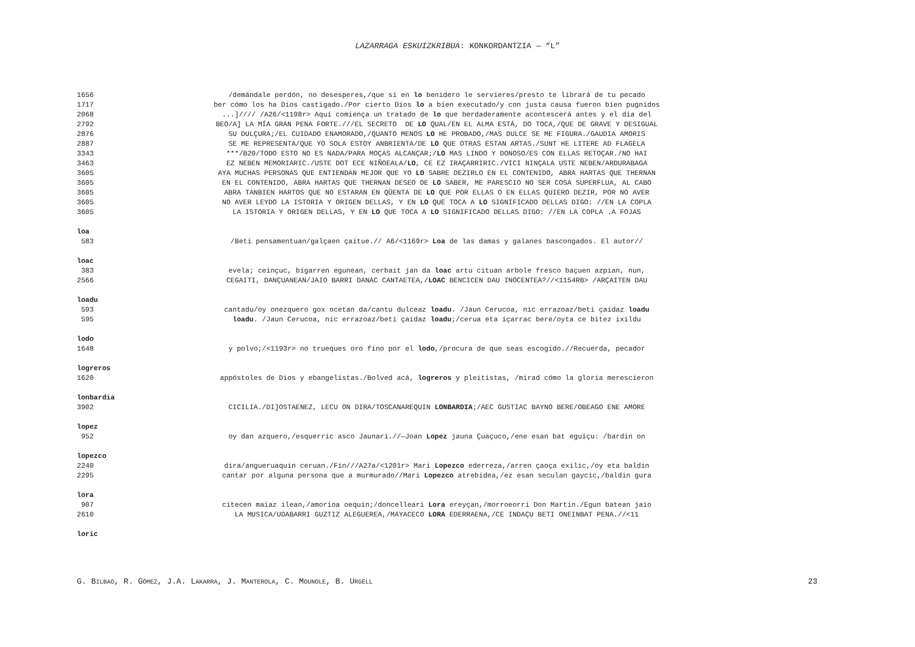LAZARRAGA ESKUIZKRIBUA: KONKORDANTZIA — “L”
1656 /demándale perdón, no desesperes,/que si en lo benidero le servieres/presto te librará de tu pecado
1717 ber cómo los ha Dios castigado./Por cierto Dios lo a bien executado/y con justa causa fueron bien pugnidos
2068...]//// /A26/<1198r> Aquí comiença un tratado de lo que berdaderamente acontescerá antes y el día del
2792 BEO/A] LA MÍA GRAN PENA FORTE.///EL SECRETO DE LO QUAL/EN EL ALMA ESTÁ, DO TOCA,/QUE DE GRAVE Y DESIGUAL
2876 SU DULÇURA;/EL CUIDADO ENAMORADO,/QUANTO MENOS LO HE PROBADO,/MAS DULCE SE ME FIGURA./GAUDIA AMORIS
2887 SE ME REPRESENTA/QUE YO SOLA ESTOY ANBRIENTA/DE LO QUE OTRAS ESTAN ARTAS./SUNT HE LITERE AD FLAGELA
3343 ***/B20/TODO ESTO NO ES NADA/PARA MOÇAS ALCANÇAR;/LO MAS LINDO Y DONOSO/ES CON ELLAS RETOÇAR./NO HAI
3463 EZ NEBEN MEMORIARIC./USTE DOT ECE NIÑOEALA/LO, CE EZ IRAÇARRIRIC./VICI NINÇALA USTE NEBEN/ARDURABAGA
3605 AYA MUCHAS PERSONAS QUE ENTIENDAN MEJOR QUE YO LO SABRE DEZIRLO EN EL CONTENIDO, ABRA HARTAS QUE THERNAN
3605 EN EL CONTENIDO, ABRA HARTAS QUE THERNAN DESEO DE LO SABER, ME PARESCIO NO SER COSA SUPERFLUA, AL CABO
3605 ABRA TANBIEN HARTOS QUE NO ESTARAN EN QÜENTA DE LO QUE POR ELLAS O EN ELLAS QUIERO DEZIR, POR NO AVER
3605 NO AVER LEYDO LA ISTORIA Y ORIGEN DELLAS, Y EN LO QUE TOCA A LO SIGNIFICADO DELLAS DIGO: //EN LA COPLA
3605 LA ISTORIA Y ORIGEN DELLAS, Y EN LO QUE TOCA A LO SIGNIFICADO DELLAS DIGO: //EN LA COPLA .A FOJAS
loa
583 /Beti pensamentuan/galçaen çaitue.// A6/<1169r> Loa de las damas y galanes bascongados. El autor//
loac
383 evela; ceinçuc, bigarren egunean, cerbait jan da loac artu cituan arbole fresco baçuen azpian, nun,
2566 CEGAITI, DANÇUANEAN/JAIO BARRI DANAC CANTAETEA,/LOAC BENCICEN DAU INOCENTEA?//<1154RB> /ARÇAITEN DAU
loadu
593 cantadu/oy onezquero gox ocetan da/cantu dulceaz loadu. /Jaun Cerucoa, nic errazoaz/beti çaidaz loadu
595 loadu. /Jaun Cerucoa, nic errazoaz/beti çaidaz loadu;/cerua eta içarrac bere/oyta ce bitez ixildu
lodo
1648 y polvo;/<1193r> no trueques oro fino por el lodo,/procura de que seas escogido.//Recuerda, pecador
logreros
1620 appóstoles de Dios y ebangelistas./Bolved acá, logreros y pleitistas, /mirad cómo la gloria merescieron
lonbardia
3902 CICILIA./DI]OSTAENEZ, LECU ON DIRA/TOSCANAREQUIN LONBARDIA;/AEC GUSTIAC BAYNO BERE/OBEAGO ENE AMORE
lopez
952 oy dan azquero,/esquerric asco Jaunari.//—Joan Lopez jauna Çuaçuco,/ene esan bat eguiçu: /bardin on
lopezco
2240 dira/angueruaquin ceruan./Fin///A27a/<1201r> Mari Lopezco ederreza,/arren çaoça exilic,/oy eta baldin
2295 cantar por alguna persona que a murmurado//Mari Lopezco atrebidea,/ez esan seculan gaycic,/baldin gura
lora
907 citecen maiaz ilean,/amorioa oequin;/doncelleari Lora ereyçan,/morroeorri Don Martin./Egun batean jaio
2610 LA MUSICA/UDABARRI GUZTIZ ALEGUEREA,/MAYACECO LORA EDERRAENA,/CE INDAÇU BETI ONEINBAT PENA.//<11
loric
G. BILBAO, R. GÓMEZ, J.A. LAKARRA, J. MANTEROLA, C. MOUNOLE, B. URGELL 23